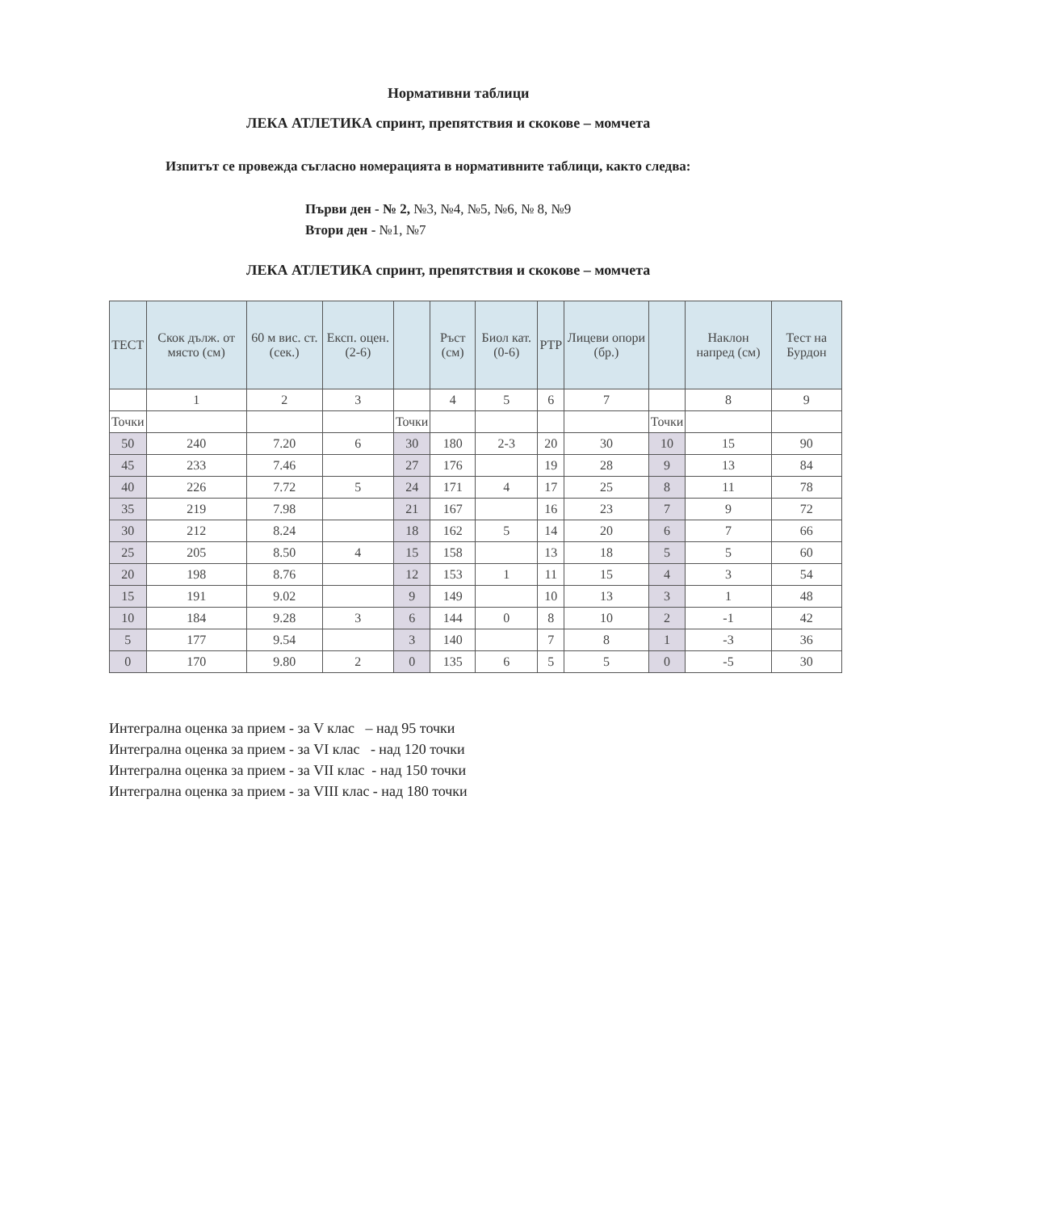Нормативни таблици
ЛЕКА АТЛЕТИКА спринт, препятствия и скокове – момчета
Изпитът се провежда съгласно номерацията в нормативните таблици, както следва:
Първи ден - № 2, №3, №4, №5, №6, № 8, №9
Втори ден - №1, №7
ЛЕКА АТЛЕТИКА спринт, препятствия и скокове – момчета
| ТЕСТ | Скок дълж. от място (см) | 60 м вис. ст. (сек.) | Експ. оцен. (2-6) | | Ръст (см) | Биол кат. (0-6) | РТР | Лицеви опори (бр.) | | Наклон напред (см) | Тест на Бурдон |
| --- | --- | --- | --- | --- | --- | --- | --- | --- | --- | --- | --- |
| | 1 | 2 | 3 | | 4 | 5 | 6 | 7 | | 8 | 9 |
| Точки | | | | Точки | | | | | Точки | | |
| 50 | 240 | 7.20 | 6 | 30 | 180 | 2-3 | 20 | 30 | 10 | 15 | 90 |
| 45 | 233 | 7.46 | | 27 | 176 | | 19 | 28 | 9 | 13 | 84 |
| 40 | 226 | 7.72 | 5 | 24 | 171 | 4 | 17 | 25 | 8 | 11 | 78 |
| 35 | 219 | 7.98 | | 21 | 167 | | 16 | 23 | 7 | 9 | 72 |
| 30 | 212 | 8.24 | | 18 | 162 | 5 | 14 | 20 | 6 | 7 | 66 |
| 25 | 205 | 8.50 | 4 | 15 | 158 | | 13 | 18 | 5 | 5 | 60 |
| 20 | 198 | 8.76 | | 12 | 153 | 1 | 11 | 15 | 4 | 3 | 54 |
| 15 | 191 | 9.02 | | 9 | 149 | | 10 | 13 | 3 | 1 | 48 |
| 10 | 184 | 9.28 | 3 | 6 | 144 | 0 | 8 | 10 | 2 | -1 | 42 |
| 5 | 177 | 9.54 | | 3 | 140 | | 7 | 8 | 1 | -3 | 36 |
| 0 | 170 | 9.80 | 2 | 0 | 135 | 6 | 5 | 5 | 0 | -5 | 30 |
Интегрална оценка за прием - за V клас – над 95 точки
Интегрална оценка за прием - за VI клас - над 120 точки
Интегрална оценка за прием - за VII клас - над 150 точки
Интегрална оценка за прием - за VIII клас - над 180 точки